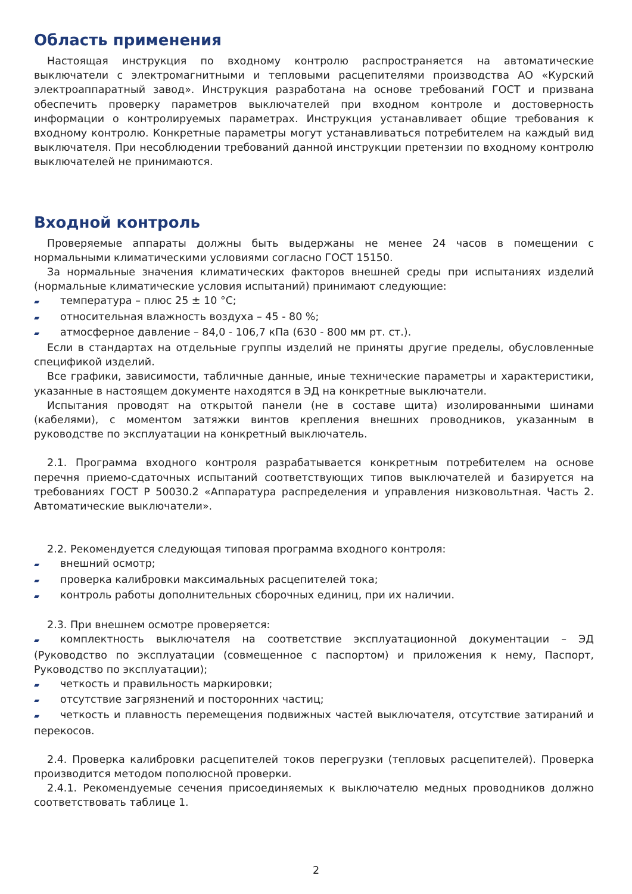Область применения
Настоящая инструкция по входному контролю распространяется на автоматические выключатели с электромагнитными и тепловыми расцепителями производства АО «Курский электроаппаратный завод». Инструкция разработана на основе требований ГОСТ и призвана обеспечить проверку параметров выключателей при входном контроле и достоверность информации о контролируемых параметрах. Инструкция устанавливает общие требования к входному контролю. Конкретные параметры могут устанавливаться потребителем на каждый вид выключателя. При несоблюдении требований данной инструкции претензии по входному контролю выключателей не принимаются.
Входной контроль
Проверяемые аппараты должны быть выдержаны не менее 24 часов в помещении с нормальными климатическими условиями согласно ГОСТ 15150.
За нормальные значения климатических факторов внешней среды при испытаниях изделий (нормальные климатические условия испытаний) принимают следующие:
▰ температура – плюс 25 ± 10 °С;
▰ относительная влажность воздуха – 45 - 80 %;
▰ атмосферное давление – 84,0 - 106,7 кПа (630 - 800 мм рт. ст.).
Если в стандартах на отдельные группы изделий не приняты другие пределы, обусловленные спецификой изделий.
Все графики, зависимости, табличные данные, иные технические параметры и характеристики, указанные в настоящем документе находятся в ЭД на конкретные выключатели.
Испытания проводят на открытой панели (не в составе щита) изолированными шинами (кабелями), с моментом затяжки винтов крепления внешних проводников, указанным в руководстве по эксплуатации на конкретный выключатель.
2.1. Программа входного контроля разрабатывается конкретным потребителем на основе перечня приемо-сдаточных испытаний соответствующих типов выключателей и базируется на требованиях ГОСТ Р 50030.2 «Аппаратура распределения и управления низковольтная. Часть 2. Автоматические выключатели».
2.2. Рекомендуется следующая типовая программа входного контроля:
▰ внешний осмотр;
▰ проверка калибровки максимальных расцепителей тока;
▰ контроль работы дополнительных сборочных единиц, при их наличии.
2.3. При внешнем осмотре проверяется:
▰ комплектность выключателя на соответствие эксплуатационной документации – ЭД (Руководство по эксплуатации (совмещенное с паспортом) и приложения к нему, Паспорт, Руководство по эксплуатации);
▰ четкость и правильность маркировки;
▰ отсутствие загрязнений и посторонних частиц;
▰ четкость и плавность перемещения подвижных частей выключателя, отсутствие затираний и перекосов.
2.4. Проверка калибровки расцепителей токов перегрузки (тепловых расцепителей). Проверка производится методом пополюсной проверки.
2.4.1. Рекомендуемые сечения присоединяемых к выключателю медных проводников должно соответствовать таблице 1.
2